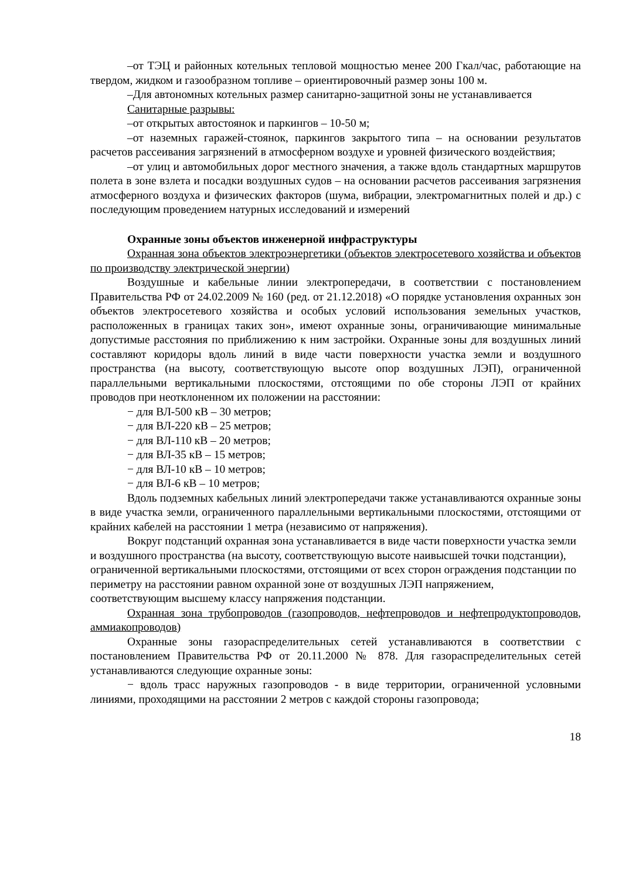–от ТЭЦ и районных котельных тепловой мощностью менее 200 Гкал/час, работающие на твердом, жидком и газообразном топливе – ориентировочный размер зоны 100 м.
–Для автономных котельных размер санитарно-защитной зоны не устанавливается
Санитарные разрывы:
–от открытых автостоянок и паркингов – 10-50 м;
–от наземных гаражей-стоянок, паркингов закрытого типа – на основании результатов расчетов рассеивания загрязнений в атмосферном воздухе и уровней физического воздействия;
–от улиц и автомобильных дорог местного значения, а также вдоль стандартных маршрутов полета в зоне взлета и посадки воздушных судов – на основании расчетов рассеивания загрязнения атмосферного воздуха и физических факторов (шума, вибрации, электромагнитных полей и др.) с последующим проведением натурных исследований и измерений
Охранные зоны объектов инженерной инфраструктуры
Охранная зона объектов электроэнергетики (объектов электросетевого хозяйства и объектов по производству электрической энергии)
Воздушные и кабельные линии электропередачи, в соответствии с постановлением Правительства РФ от 24.02.2009 № 160 (ред. от 21.12.2018) «О порядке установления охранных зон объектов электросетевого хозяйства и особых условий использования земельных участков, расположенных в границах таких зон», имеют охранные зоны, ограничивающие минимальные допустимые расстояния по приближению к ним застройки. Охранные зоны для воздушных линий составляют коридоры вдоль линий в виде части поверхности участка земли и воздушного пространства (на высоту, соответствующую высоте опор воздушных ЛЭП), ограниченной параллельными вертикальными плоскостями, отстоящими по обе стороны ЛЭП от крайних проводов при неотклоненном их положении на расстоянии:
− для ВЛ-500 кВ – 30 метров;
− для ВЛ-220 кВ – 25 метров;
− для ВЛ-110 кВ – 20 метров;
− для ВЛ-35 кВ – 15 метров;
− для ВЛ-10 кВ – 10 метров;
− для ВЛ-6 кВ – 10 метров;
Вдоль подземных кабельных линий электропередачи также устанавливаются охранные зоны в виде участка земли, ограниченного параллельными вертикальными плоскостями, отстоящими от крайних кабелей на расстоянии 1 метра (независимо от напряжения).
Вокруг подстанций охранная зона устанавливается в виде части поверхности участка земли и воздушного пространства (на высоту, соответствующую высоте наивысшей точки подстанции), ограниченной вертикальными плоскостями, отстоящими от всех сторон ограждения подстанции по периметру на расстоянии равном охранной зоне от воздушных ЛЭП напряжением, соответствующим высшему классу напряжения подстанции.
Охранная зона трубопроводов (газопроводов, нефтепроводов и нефтепродуктопроводов, аммиакопроводов)
Охранные зоны газораспределительных сетей устанавливаются в соответствии с постановлением Правительства РФ от 20.11.2000 № 878. Для газораспределительных сетей устанавливаются следующие охранные зоны:
− вдоль трасс наружных газопроводов - в виде территории, ограниченной условными линиями, проходящими на расстоянии 2 метров с каждой стороны газопровода;
18